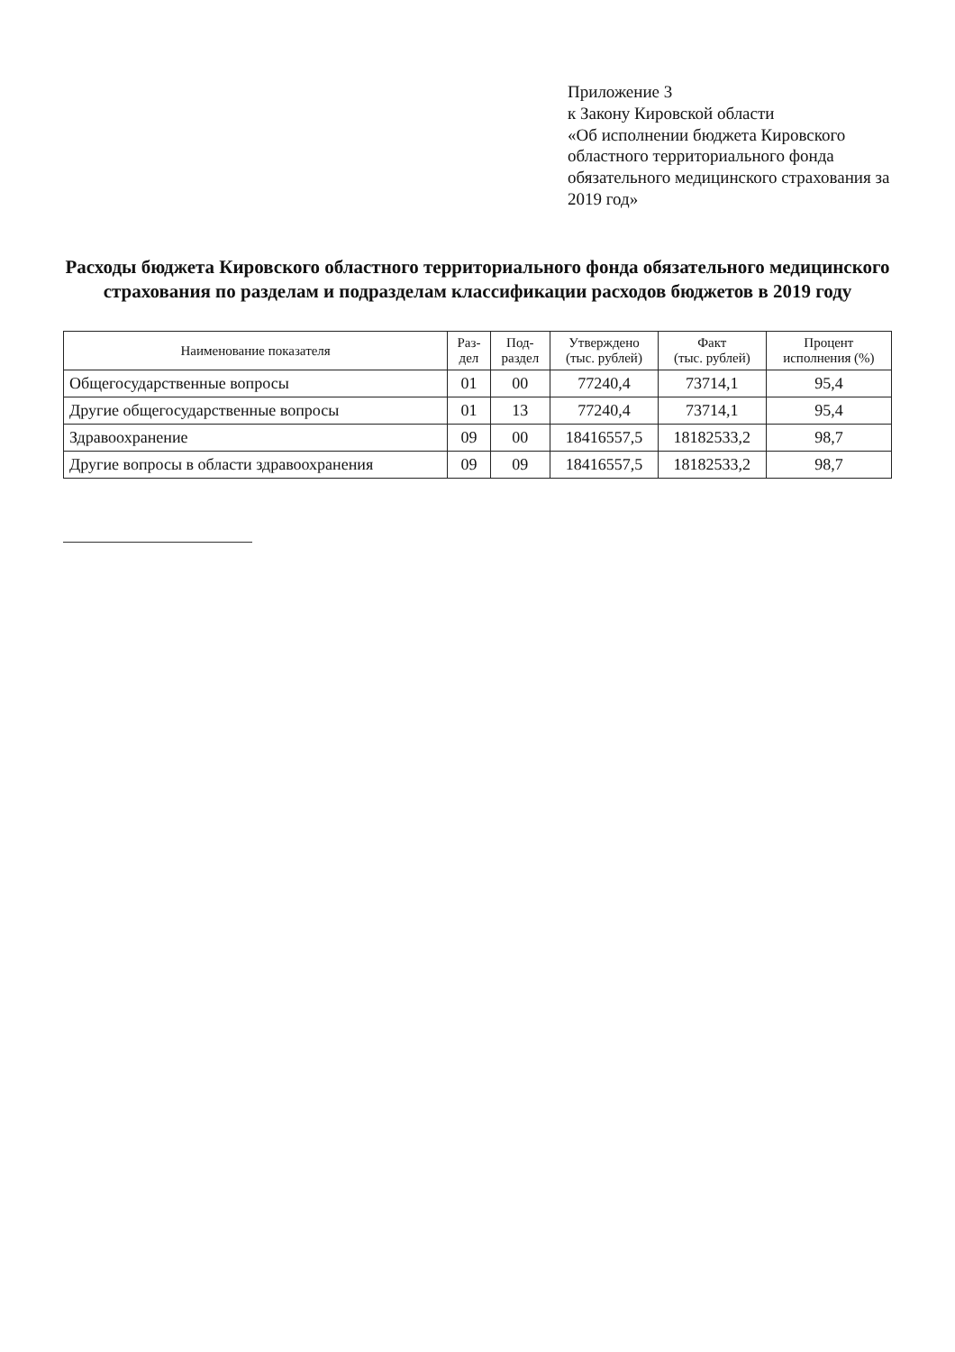Приложение 3
к Закону Кировской области
«Об исполнении бюджета Кировского областного территориального фонда обязательного медицинского страхования за 2019 год»
Расходы бюджета Кировского областного территориального фонда обязательного медицинского страхования по разделам и подразделам классификации расходов бюджетов в 2019 году
| Наименование показателя | Раз- дел | Под- раздел | Утверждено (тыс. рублей) | Факт (тыс. рублей) | Процент исполнения (%) |
| --- | --- | --- | --- | --- | --- |
| Общегосударственные вопросы | 01 | 00 | 77240,4 | 73714,1 | 95,4 |
| Другие общегосударственные вопросы | 01 | 13 | 77240,4 | 73714,1 | 95,4 |
| Здравоохранение | 09 | 00 | 18416557,5 | 18182533,2 | 98,7 |
| Другие вопросы в области здравоохранения | 09 | 09 | 18416557,5 | 18182533,2 | 98,7 |